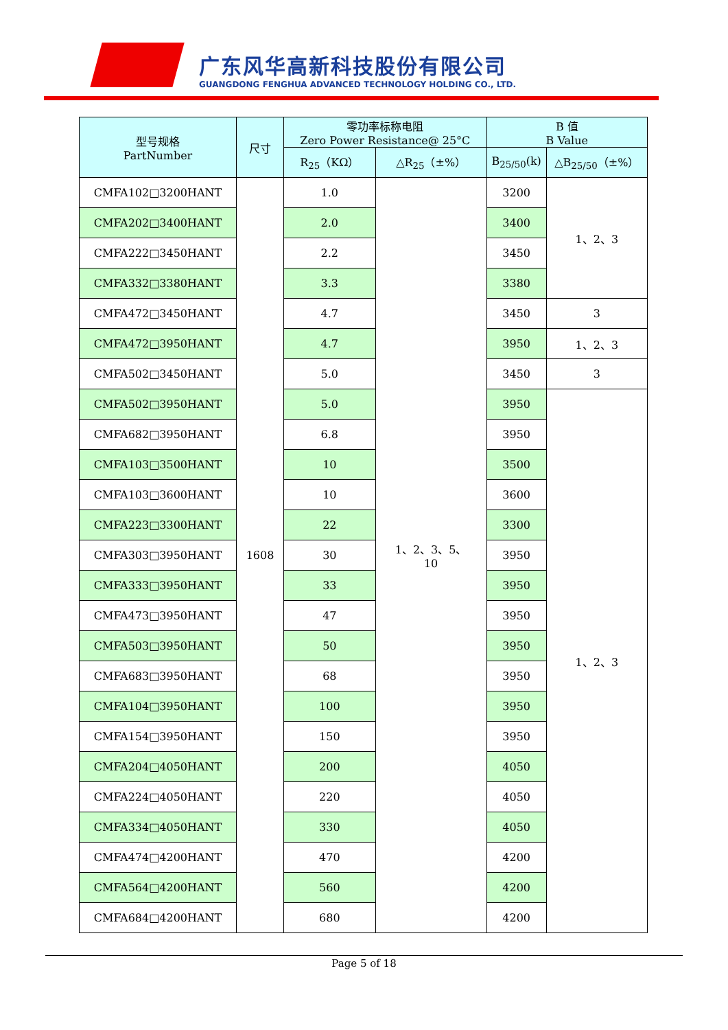广东风华高新科技股份有限公司
GUANGDONG FENGHUA ADVANCED TECHNOLOGY HOLDING CO., LTD.
| 型号规格 PartNumber | 尺寸 | 零功率标称电阻 Zero Power Resistance@ 25°C | | B 值 B Value | |
| --- | --- | --- | --- | --- | --- |
| | | R<sub>25</sub>（KΩ） | △R<sub>25</sub>（±%） | B<sub>25/50</sub>(k) | △B<sub>25/50</sub>（±%） |
| CMFA102□3200HANT | 1608 | 1.0 | 1、2、3、5、 10 | 3200 | 1、2、3 |
| CMFA202□3400HANT | | 2.0 | | 3400 | |
| CMFA222□3450HANT | | 2.2 | | 3450 | |
| CMFA332□3380HANT | | 3.3 | | 3380 | |
| CMFA472□3450HANT | | 4.7 | | 3450 | 3 |
| CMFA472□3950HANT | | 4.7 | | 3950 | 1、2、3 |
| CMFA502□3450HANT | | 5.0 | | 3450 | 3 |
| CMFA502□3950HANT | | 5.0 | | 3950 | 1、2、3 |
| CMFA682□3950HANT | | 6.8 | | 3950 | |
| CMFA103□3500HANT | | 10 | | 3500 | |
| CMFA103□3600HANT | | 10 | | 3600 | |
| CMFA223□3300HANT | | 22 | | 3300 | |
| CMFA303□3950HANT | | 30 | | 3950 | |
| CMFA333□3950HANT | | 33 | | 3950 | |
| CMFA473□3950HANT | | 47 | | 3950 | |
| CMFA503□3950HANT | | 50 | | 3950 | |
| CMFA683□3950HANT | | 68 | | 3950 | |
| CMFA104□3950HANT | | 100 | | 3950 | |
| CMFA154□3950HANT | | 150 | | 3950 | |
| CMFA204□4050HANT | | 200 | | 4050 | |
| CMFA224□4050HANT | | 220 | | 4050 | |
| CMFA334□4050HANT | | 330 | | 4050 | |
| CMFA474□4200HANT | | 470 | | 4200 | |
| CMFA564□4200HANT | | 560 | | 4200 | |
| CMFA684□4200HANT | | 680 | | 4200 | |
Page 5 of 18